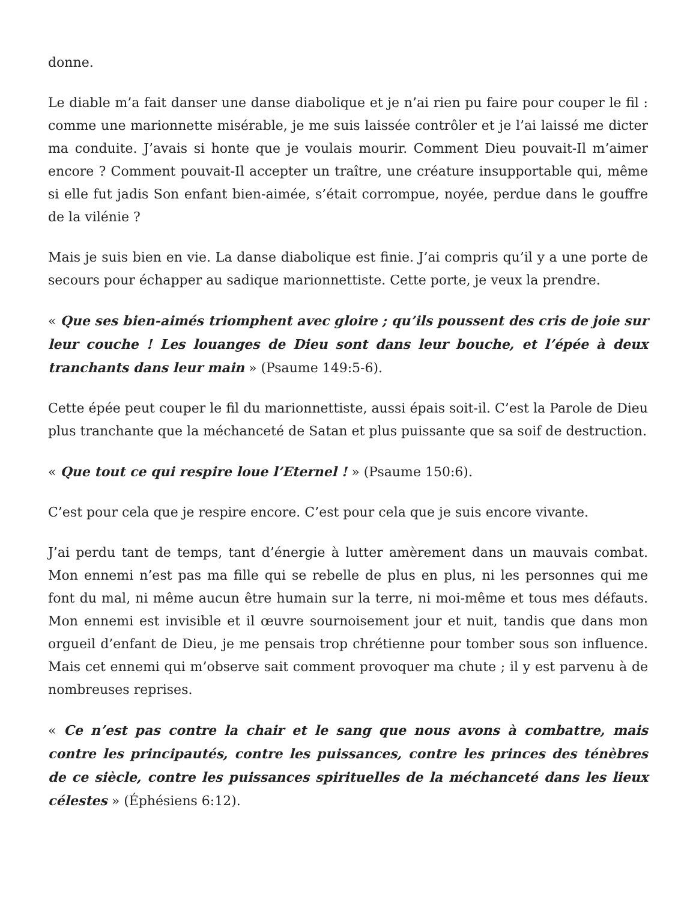donne.
Le diable m’a fait danser une danse diabolique et je n’ai rien pu faire pour couper le fil : comme une marionnette misérable, je me suis laissée contrôler et je l’ai laissé me dicter ma conduite. J’avais si honte que je voulais mourir. Comment Dieu pouvait-Il m’aimer encore ? Comment pouvait-Il accepter un traître, une créature insupportable qui, même si elle fut jadis Son enfant bien-aimée, s’était corrompue, noyée, perdue dans le gouffre de la vilénie ?
Mais je suis bien en vie. La danse diabolique est finie. J’ai compris qu’il y a une porte de secours pour échapper au sadique marionnettiste. Cette porte, je veux la prendre.
« Que ses bien-aimés triomphent avec gloire ; qu’ils poussent des cris de joie sur leur couche ! Les louanges de Dieu sont dans leur bouche, et l’épée à deux tranchants dans leur main » (Psaume 149:5-6).
Cette épée peut couper le fil du marionnettiste, aussi épais soit-il. C’est la Parole de Dieu plus tranchante que la méchanceté de Satan et plus puissante que sa soif de destruction.
« Que tout ce qui respire loue l’Eternel ! » (Psaume 150:6).
C’est pour cela que je respire encore. C’est pour cela que je suis encore vivante.
J’ai perdu tant de temps, tant d’énergie à lutter amèrement dans un mauvais combat. Mon ennemi n’est pas ma fille qui se rebelle de plus en plus, ni les personnes qui me font du mal, ni même aucun être humain sur la terre, ni moi-même et tous mes défauts. Mon ennemi est invisible et il œuvre sournoisement jour et nuit, tandis que dans mon orgueil d’enfant de Dieu, je me pensais trop chrétienne pour tomber sous son influence. Mais cet ennemi qui m’observe sait comment provoquer ma chute ; il y est parvenu à de nombreuses reprises.
« Ce n’est pas contre la chair et le sang que nous avons à combattre, mais contre les principautés, contre les puissances, contre les princes des ténèbres de ce siècle, contre les puissances spirituelles de la méchanceté dans les lieux célestes » (Éphésiens 6:12).